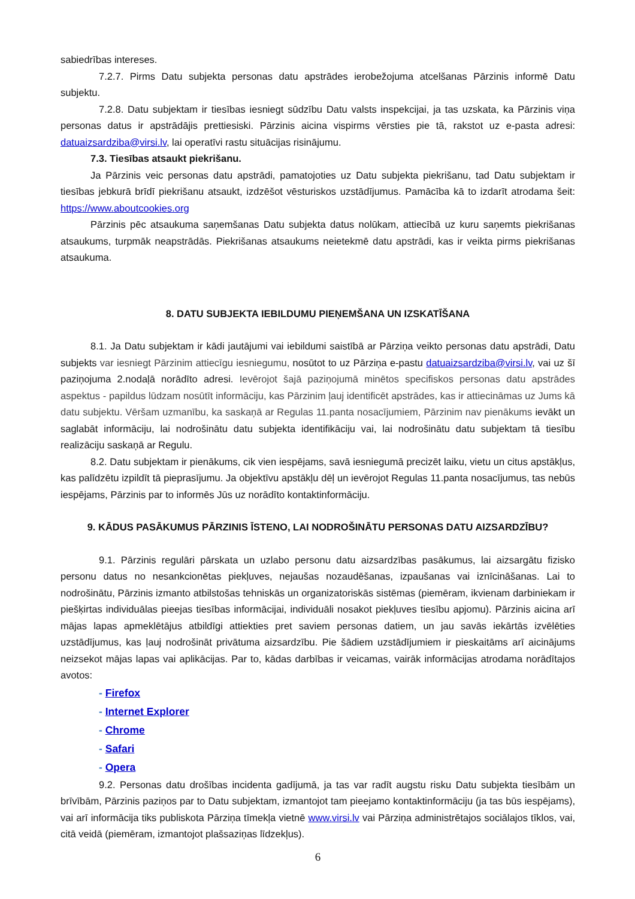sabiedrības intereses.
7.2.7. Pirms Datu subjekta personas datu apstrādes ierobežojuma atcelšanas Pārzinis informē Datu subjektu.
7.2.8. Datu subjektam ir tiesības iesniegt sūdzību Datu valsts inspekcijai, ja tas uzskata, ka Pārzinis viņa personas datus ir apstrādājis prettiesiski. Pārzinis aicina vispirms vērsties pie tā, rakstot uz e-pasta adresi: datuaizsardziba@virsi.lv, lai operatīvi rastu situācijas risinājumu.
7.3. Tiesības atsaukt piekrišanu.
Ja Pārzinis veic personas datu apstrādi, pamatojoties uz Datu subjekta piekrišanu, tad Datu subjektam ir tiesības jebkurā brīdī piekrišanu atsaukt, izdzēšot vēsturiskos uzstādījumus. Pamācība kā to izdarīt atrodama šeit: https://www.aboutcookies.org
Pārzinis pēc atsaukuma saņemšanas Datu subjekta datus nolūkam, attiecībā uz kuru saņemts piekrišanas atsaukums, turpmāk neapstrādās. Piekrišanas atsaukums neietekmē datu apstrādi, kas ir veikta pirms piekrišanas atsaukuma.
8. DATU SUBJEKTA IEBILDUMU PIEŅEMŠANA UN IZSKATĪŠANA
8.1. Ja Datu subjektam ir kādi jautājumi vai iebildumi saistībā ar Pārziņa veikto personas datu apstrādi, Datu subjekts var iesniegt Pārzinim attiecīgu iesniegumu, nosūtot to uz Pārziņa e-pastu datuaizsardziba@virsi.lv, vai uz šī paziņojuma 2.nodaļā norādīto adresi. Ievērojot šajā paziņojumā minētos specifiskos personas datu apstrādes aspektus - papildus lūdzam nosūtīt informāciju, kas Pārzinim ļauj identificēt apstrādes, kas ir attiecināmas uz Jums kā datu subjektu. Vēršam uzmanību, ka saskaņā ar Regulas 11.panta nosacījumiem, Pārzinim nav pienākums ievākt un saglabāt informāciju, lai nodrošinātu datu subjekta identifikāciju vai, lai nodrošinātu datu subjektam tā tiesību realizāciju saskaņā ar Regulu.
8.2. Datu subjektam ir pienākums, cik vien iespējams, savā iesniegumā precizēt laiku, vietu un citus apstākļus, kas palīdzētu izpildīt tā pieprasījumu. Ja objektīvu apstākļu dēļ un ievērojot Regulas 11.panta nosacījumus, tas nebūs iespējams, Pārzinis par to informēs Jūs uz norādīto kontaktinformāciju.
9. KĀDUS PASĀKUMUS PĀRZINIS ĪSTENO, LAI NODROŠINĀTU PERSONAS DATU AIZSARDZĪBU?
9.1. Pārzinis regulāri pārskata un uzlabo personu datu aizsardzības pasākumus, lai aizsargātu fizisko personu datus no nesankcionētas piekļuves, nejaušas nozaudēšanas, izpaušanas vai iznīcināšanas. Lai to nodrošinātu, Pārzinis izmanto atbilstošas tehniskās un organizatoriskās sistēmas (piemēram, ikvienam darbiniekam ir piešķirtas individuālas pieejas tiesības informācijai, individuāli nosakot piekļuves tiesību apjomu). Pārzinis aicina arī mājas lapas apmeklētājus atbildīgi attiekties pret saviem personas datiem, un jau savās iekārtās izvēlēties uzstādījumus, kas ļauj nodrošināt privātuma aizsardzību. Pie šādiem uzstādījumiem ir pieskaitāms arī aicinājums neizsekot mājas lapas vai aplikācijas. Par to, kādas darbības ir veicamas, vairāk informācijas atrodama norādītajos avotos:
- Firefox
- Internet Explorer
- Chrome
- Safari
- Opera
9.2. Personas datu drošības incidenta gadījumā, ja tas var radīt augstu risku Datu subjekta tiesībām un brīvībām, Pārzinis paziņos par to Datu subjektam, izmantojot tam pieejamo kontaktinformāciju (ja tas būs iespējams), vai arī informācija tiks publiskota Pārziņa tīmekļa vietnē www.virsi.lv vai Pārziņa administrētajos sociālajos tīklos, vai, citā veidā (piemēram, izmantojot plašsaziņas līdzekļus).
6